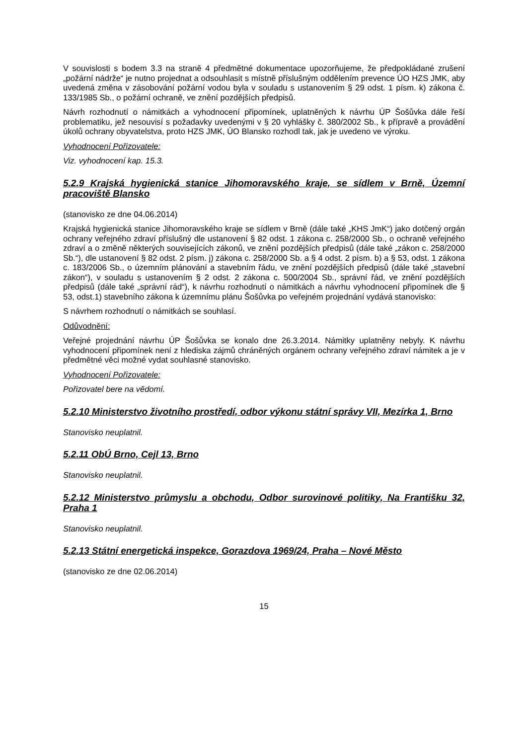V souvislosti s bodem 3.3 na straně 4 předmětné dokumentace upozorňujeme, že předpokládané zrušení „požární nádrže“ je nutno projednat a odsouhlasit s místně příslušným oddělením prevence ÚO HZS JMK, aby uvedená změna v zásobování požární vodou byla v souladu s ustanovením § 29 odst. 1 písm. k) zákona č. 133/1985 Sb., o požární ochraně, ve znění pozdějších předpisů.
Návrh rozhodnutí o námitkách a vyhodnocení připomínek, uplatněných k návrhu ÚP Šošůvka dále řeší problematiku, jež nesouvisí s požadavky uvedenými v § 20 vyhlášky č. 380/2002 Sb., k přípravě a provádění úkolů ochrany obyvatelstva, proto HZS JMK, ÚO Blansko rozhodl tak, jak je uvedeno ve výroku.
Vyhodnocení Pořizovatele:
Viz. vyhodnocení kap. 15.3.
5.2.9 Krajská hygienická stanice Jihomoravského kraje, se sídlem v Brně, Územní pracoviště Blansko
(stanovisko ze dne 04.06.2014)
Krajská hygienická stanice Jihomoravského kraje se sídlem v Brně (dále také „KHS JmK“) jako dotčený orgán ochrany veřejného zdraví příslušný dle ustanovení § 82 odst. 1 zákona c. 258/2000 Sb., o ochraně veřejného zdraví a o změně některých souvisejících zákonů, ve znění pozdějších předpisů (dále také „zákon c. 258/2000 Sb.“), dle ustanovení § 82 odst. 2 písm. j) zákona c. 258/2000 Sb. a § 4 odst. 2 písm. b) a § 53, odst. 1 zákona c. 183/2006 Sb., o územním plánování a stavebním řádu, ve znění pozdějších předpisů (dále také „stavební zákon“), v souladu s ustanovením § 2 odst. 2 zákona c. 500/2004 Sb., správní řád, ve znění pozdějších předpisů (dále také „správní rád“), k návrhu rozhodnutí o námitkách a návrhu vyhodnocení připomínek dle § 53, odst.1) stavebního zákona k územnímu plánu Šošůvka po veřejném projednání vydává stanovisko:
S návrhem rozhodnutí o námitkách se souhlasí.
Odůvodnění:
Veřejné projednání návrhu ÚP Šošůvka se konalo dne 26.3.2014. Námitky uplatněny nebyly. K návrhu vyhodnocení připomínek není z hlediska zájmů chráněných orgánem ochrany veřejného zdraví námitek a je v předmětné věci možné vydat souhlasné stanovisko.
Vyhodnocení Pořizovatele:
Pořizovatel bere na vědomí.
5.2.10 Ministerstvo životního prostředí, odbor výkonu státní správy VII, Mezírka 1, Brno
Stanovisko neuplatnil.
5.2.11 ObÚ Brno, Cejl 13, Brno
Stanovisko neuplatnil.
5.2.12 Ministerstvo průmyslu a obchodu, Odbor surovinové politiky, Na Františku 32, Praha 1
Stanovisko neuplatnil.
5.2.13 Státní energetická inspekce, Gorazdova 1969/24, Praha – Nové Město
(stanovisko ze dne 02.06.2014)
15